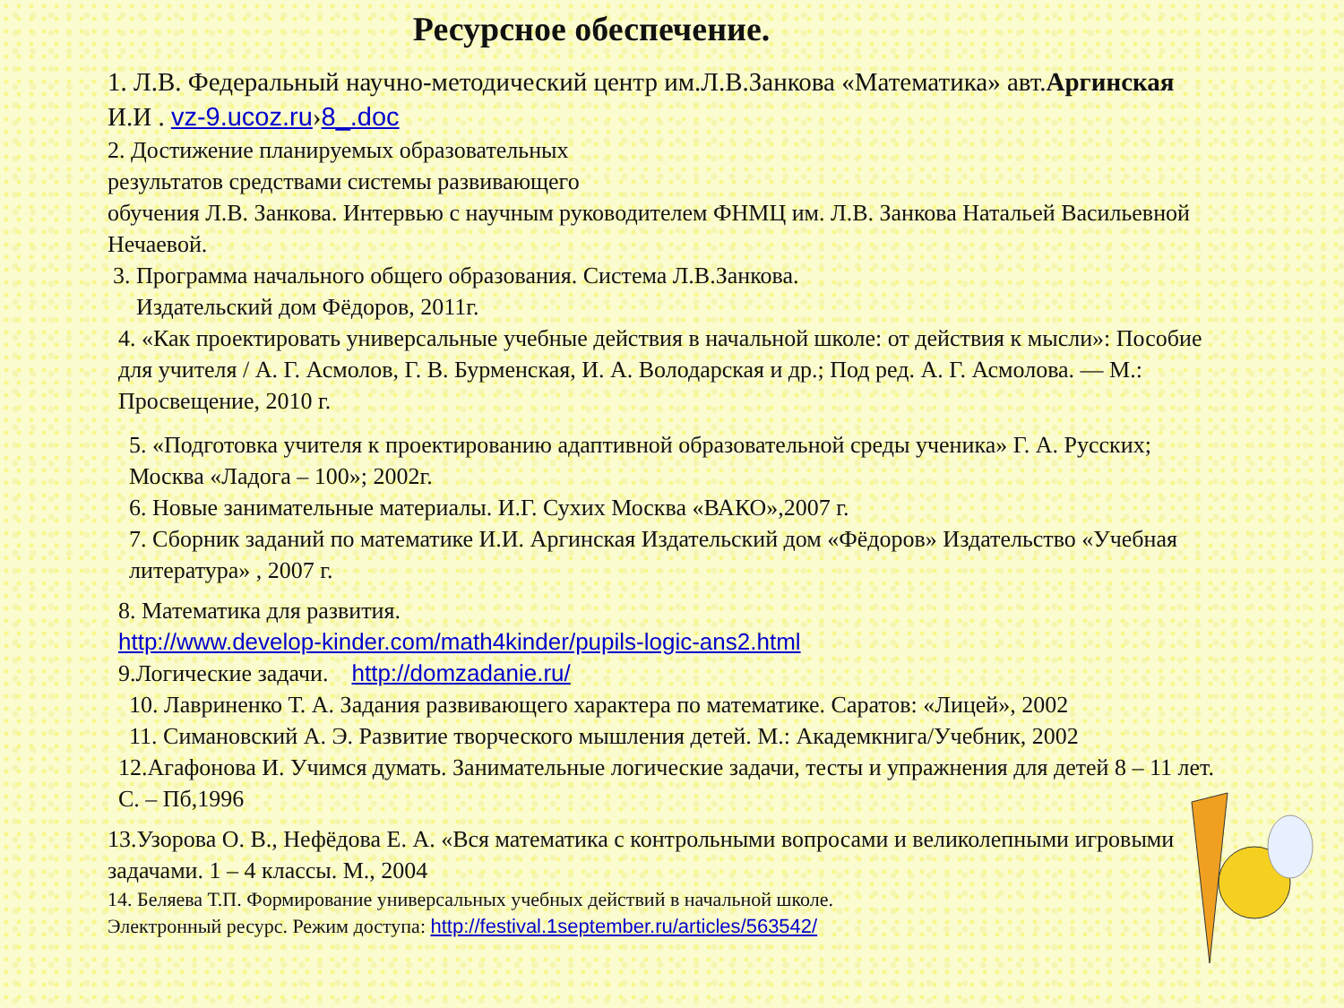Ресурсное обеспечение.
1. Л.В. Федеральный научно-методический центр им.Л.В.Занкова «Математика» авт.Аргинская И.И . vz-9.ucoz.ru›8_.doc
2. Достижение планируемых образовательных
результатов средствами системы развивающего
обучения Л.В. Занкова. Интервью с научным руководителем ФНМЦ им. Л.В. Занкова Натальей Васильевной Нечаевой.
3. Программа начального общего образования. Система Л.В.Занкова.
Издательский дом Фёдоров, 2011г.
4. «Как проектировать универсальные учебные действия в начальной школе: от действия к мысли»: Пособие для учителя / А. Г. Асмолов, Г. В. Бурменская, И. А. Володарская и др.; Под ред. А. Г. Асмолова. — М.: Просвещение, 2010 г.
5. «Подготовка учителя к проектированию адаптивной образовательной среды ученика» Г. А. Русских; Москва «Ладога – 100»; 2002г.
6. Новые занимательные материалы. И.Г. Сухих Москва «ВАКО»,2007 г.
7. Сборник заданий по математике И.И. Аргинская Издательский дом «Фёдоров» Издательство «Учебная литература» , 2007 г.
8. Математика для развития.
http://www.develop-kinder.com/math4kinder/pupils-logic-ans2.html
9.Логические задачи. http://domzadanie.ru/
10. Лавриненко Т. А. Задания развивающего характера по математике. Саратов: «Лицей», 2002
11. Симановский А. Э. Развитие творческого мышления детей. М.: Академкнига/Учебник, 2002
12.Агафонова И. Учимся думать. Занимательные логические задачи, тесты и упражнения для детей 8 – 11 лет. С. – Пб,1996
13.Узорова О. В., Нефёдова Е. А. «Вся математика с контрольными вопросами и великолепными игровыми задачами. 1 – 4 классы. М., 2004
14. Беляева Т.П. Формирование универсальных учебных действий в начальной школе.
Электронный ресурс. Режим доступа: http://festival.1september.ru/articles/563542/